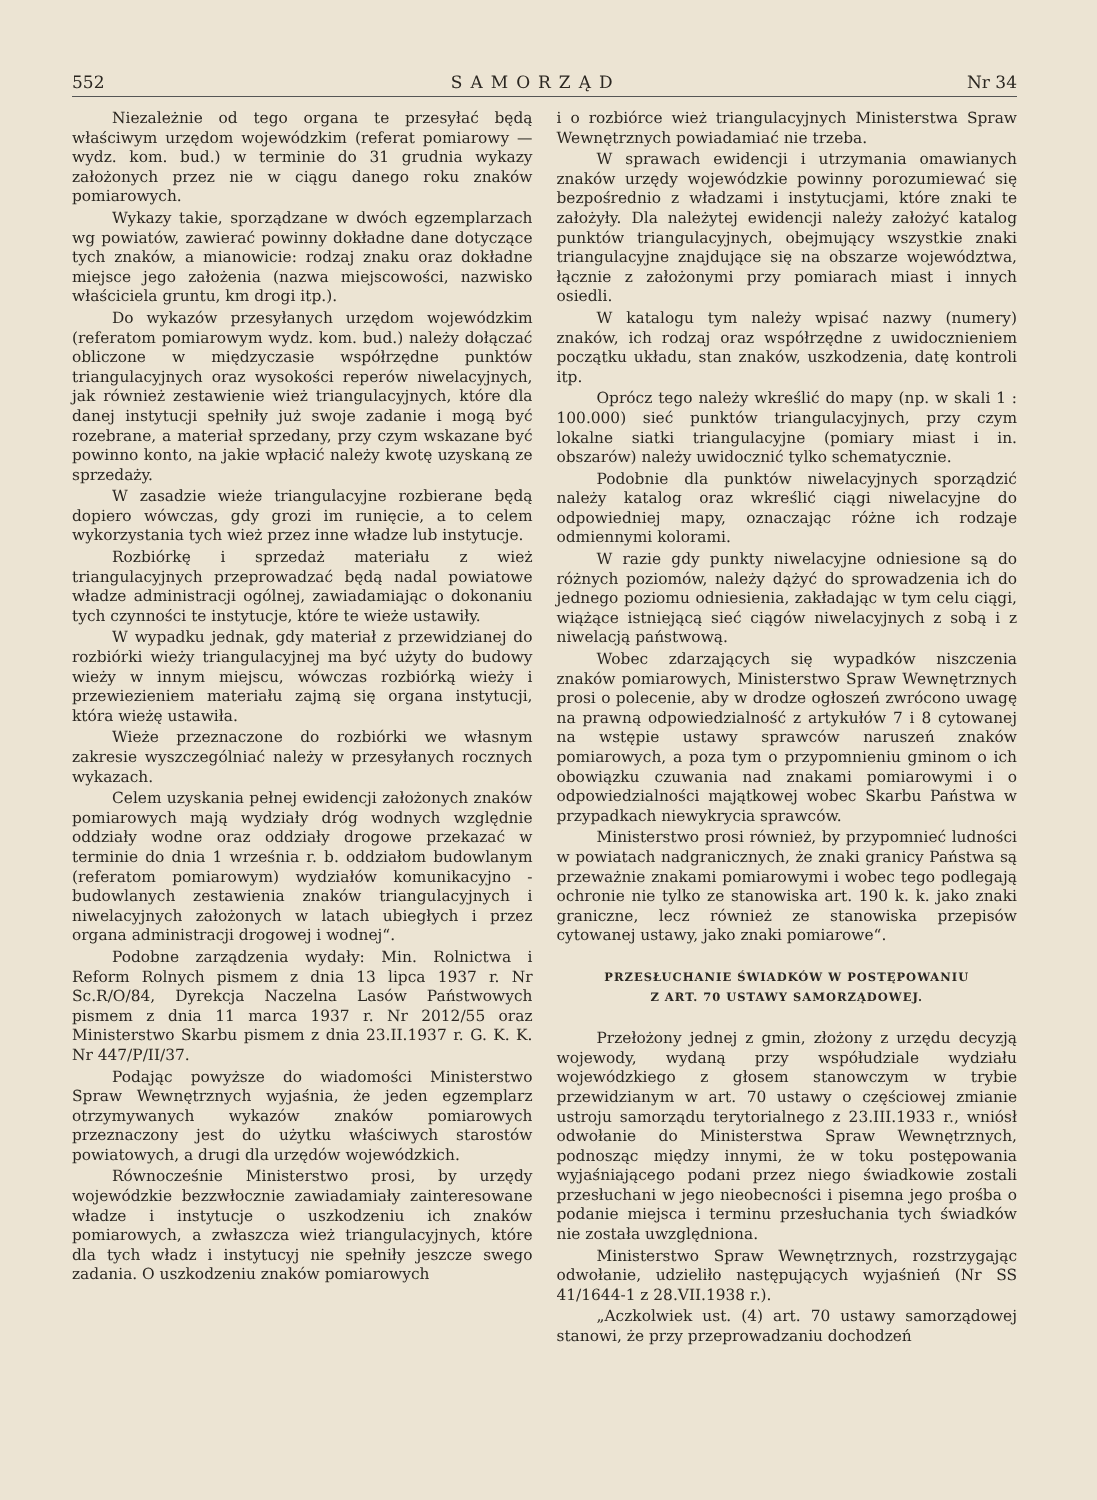552 SAMORZĄD Nr 34
Niezależnie od tego organa te przesyłać będą właściwym urzędom wojewódzkim (referat pomiarowy — wydz. kom. bud.) w terminie do 31 grudnia wykazy założonych przez nie w ciągu danego roku znaków pomiarowych.
Wykazy takie, sporządzane w dwóch egzemplarzach wg powiatów, zawierać powinny dokładne dane dotyczące tych znaków, a mianowicie: rodzaj znaku oraz dokładne miejsce jego założenia (nazwa miejscowości, nazwisko właściciela gruntu, km drogi itp.).
Do wykazów przesyłanych urzędom wojewódzkim (referatom pomiarowym wydz. kom. bud.) należy dołączać obliczone w międzyczasie współrzędne punktów triangulacyjnych oraz wysokości reperów niwelacyjnych, jak również zestawienie wież triangulacyjnych, które dla danej instytucji spełniły już swoje zadanie i mogą być rozebrane, a materiał sprzedany, przy czym wskazane być powinno konto, na jakie wpłacić należy kwotę uzyskaną ze sprzedaży.
W zasadzie wieże triangulacyjne rozbierane będą dopiero wówczas, gdy grozi im runięcie, a to celem wykorzystania tych wież przez inne władze lub instytucje.
Rozbiórkę i sprzedaż materiału z wież triangulacyjnych przeprowadzać będą nadal powiatowe władze administracji ogólnej, zawiadamiając o dokonaniu tych czynności te instytucje, które te wieże ustawiły.
W wypadku jednak, gdy materiał z przewidzianej do rozbiórki wieży triangulacyjnej ma być użyty do budowy wieży w innym miejscu, wówczas rozbiórką wieży i przewiezieniem materiału zajmą się organa instytucji, która wieżę ustawiła.
Wieże przeznaczone do rozbiórki we własnym zakresie wyszczególniać należy w przesyłanych rocznych wykazach.
Celem uzyskania pełnej ewidencji założonych znaków pomiarowych mają wydziały dróg wodnych względnie oddziały wodne oraz oddziały drogowe przekazać w terminie do dnia 1 września r. b. oddziałom budowlanym (referatom pomiarowym) wydziałów komunikacyjno - budowlanych zestawienia znaków triangulacyjnych i niwelacyjnych założonych w latach ubiegłych i przez organa administracji drogowej i wodnej“.
Podobne zarządzenia wydały: Min. Rolnictwa i Reform Rolnych pismem z dnia 13 lipca 1937 r. Nr Sc.R/O/84, Dyrekcja Naczelna Lasów Państwowych pismem z dnia 11 marca 1937 r. Nr 2012/55 oraz Ministerstwo Skarbu pismem z dnia 23.II.1937 r. G. K. K. Nr 447/P/II/37.
Podając powyższe do wiadomości Ministerstwo Spraw Wewnętrznych wyjaśnia, że jeden egzemplarz otrzymywanych wykazów znaków pomiarowych przeznaczony jest do użytku właściwych starostów powiatowych, a drugi dla urzędów wojewódzkich.
Równocześnie Ministerstwo prosi, by urzędy wojewódzkie bezzwłocznie zawiadamiały zainteresowane władze i instytucje o uszkodzeniu ich znaków pomiarowych, a zwłaszcza wież triangulacyjnych, które dla tych władz i instytucyj nie spełniły jeszcze swego zadania. O uszkodzeniu znaków pomiarowych
i o rozbiórce wież triangulacyjnych Ministerstwa Spraw Wewnętrznych powiadamiać nie trzeba.
W sprawach ewidencji i utrzymania omawianych znaków urzędy wojewódzkie powinny porozumiewać się bezpośrednio z władzami i instytucjami, które znaki te założyły. Dla należytej ewidencji należy założyć katalog punktów triangulacyjnych, obejmujący wszystkie znaki triangulacyjne znajdujące się na obszarze województwa, łącznie z założonymi przy pomiarach miast i innych osiedli.
W katalogu tym należy wpisać nazwy (numery) znaków, ich rodzaj oraz współrzędne z uwidocznieniem początku układu, stan znaków, uszkodzenia, datę kontroli itp.
Oprócz tego należy wkreślić do mapy (np. w skali 1 : 100.000) sieć punktów triangulacyjnych, przy czym lokalne siatki triangulacyjne (pomiary miast i in. obszarów) należy uwidocznić tylko schematycznie.
Podobnie dla punktów niwelacyjnych sporządzić należy katalog oraz wkreślić ciągi niwelacyjne do odpowiedniej mapy, oznaczając różne ich rodzaje odmiennymi kolorami.
W razie gdy punkty niwelacyjne odniesione są do różnych poziomów, należy dążyć do sprowadzenia ich do jednego poziomu odniesienia, zakładając w tym celu ciągi, wiążące istniejącą sieć ciągów niwelacyjnych z sobą i z niwelacją państwową.
Wobec zdarzających się wypadków niszczenia znaków pomiarowych, Ministerstwo Spraw Wewnętrznych prosi o polecenie, aby w drodze ogłoszeń zwrócono uwagę na prawną odpowiedzialność z artykułów 7 i 8 cytowanej na wstępie ustawy sprawców naruszeń znaków pomiarowych, a poza tym o przypomnieniu gminom o ich obowiązku czuwania nad znakami pomiarowymi i o odpowiedzialności majątkowej wobec Skarbu Państwa w przypadkach niewykrycia sprawców.
Ministerstwo prosi również, by przypomnieć ludności w powiatach nadgranicznych, że znaki granicy Państwa są przeważnie znakami pomiarowymi i wobec tego podlegają ochronie nie tylko ze stanowiska art. 190 k. k. jako znaki graniczne, lecz również ze stanowiska przepisów cytowanej ustawy, jako znaki pomiarowe“.
PRZESŁUCHANIE ŚWIADKÓW W POSTĘPOWANIU
Z ART. 70 USTAWY SAMORZĄDOWEJ.
Przełożony jednej z gmin, złożony z urzędu decyzją wojewody, wydaną przy współudziale wydziału wojewódzkiego z głosem stanowczym w trybie przewidzianym w art. 70 ustawy o częściowej zmianie ustroju samorządu terytorialnego z 23.III.1933 r., wniósł odwołanie do Ministerstwa Spraw Wewnętrznych, podnosząc między innymi, że w toku postępowania wyjaśniającego podani przez niego świadkowie zostali przesłuchani w jego nieobecności i pisemna jego prośba o podanie miejsca i terminu przesłuchania tych świadków nie została uwzględniona.
Ministerstwo Spraw Wewnętrznych, rozstrzygając odwołanie, udzieliło następujących wyjaśnień (Nr SS 41/1644-1 z 28.VII.1938 r.).
„Aczkolwiek ust. (4) art. 70 ustawy samorządowej stanowi, że przy przeprowadzaniu dochodzeń